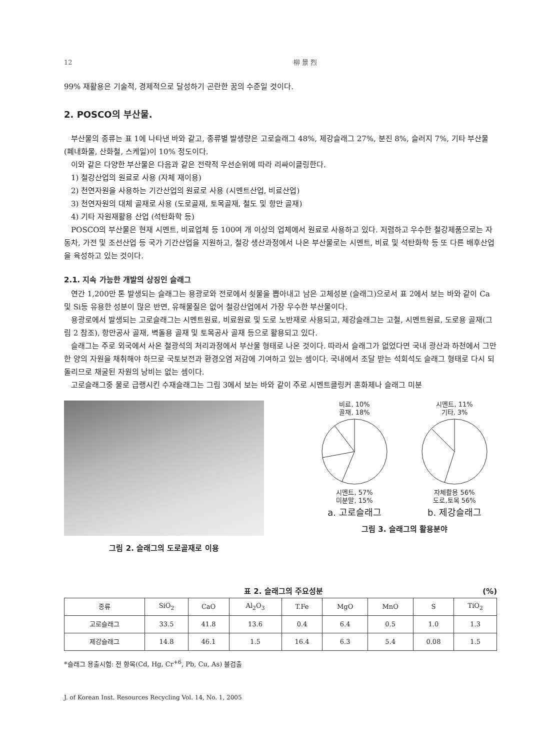12 柳 景 烈
99% 재활용은 기술적, 경제적으로 달성하기 곤란한 꿈의 수준일 것이다.
2. POSCO의 부산물.
부산물의 종류는 표 1에 나타낸 바와 같고, 종류별 발생량은 고로슬래그 48%, 제강슬래그 27%, 분진 8%, 슬러지 7%, 기타 부산물(폐내화물, 산화철, 스케일)이 10% 정도이다.
이와 같은 다양한 부산물은 다음과 같은 전략적 우선순위에 따라 리싸이클링한다.
1) 철강산업의 원료로 사용 (자체 재이용)
2) 천연자원을 사용하는 기간산업의 원료로 사용 (시멘트산업, 비료산업)
3) 천연자원의 대체 골재로 사용 (도로골재, 토목골재, 철도 및 항만 골재)
4) 기타 자원재활용 산업 (석탄화학 등)
POSCO의 부산물은 현재 시멘트, 비료업체 등 100여 개 이상의 업체에서 원료로 사용하고 있다. 저렴하고 우수한 철강제품으로는 자동차, 가전 및 조선산업 등 국가 기간산업을 지원하고, 철강 생산과정에서 나온 부산물로는 시멘트, 비료 및 석탄화학 등 또 다른 배후산업을 육성하고 있는 것이다.
2.1. 지속 가능한 개발의 상징인 슬래그
연간 1,200만 톤 발생되는 슬래그는 용광로와 전로에서 쇳물을 뽑아내고 남은 고체성분 (슬래그)으로서 표 2에서 보는 바와 같이 Ca 및 Si등 유용한 성분이 많은 반면, 유해물질은 없어 철강산업에서 가장 우수한 부산물이다.
용광로에서 발생되는 고로슬래그는 시멘트원료, 비료원료 및 도로 노반재로 사용되고, 제강슬래그는 고철, 시멘트원료, 도로용 골재(그림 2 참조), 항만공사 골재, 벽돌용 골재 및 토목공사 골재 등으로 활용되고 있다.
슬래그는 주로 외국에서 사온 철광석의 처리과정에서 부산물 형태로 나온 것이다. 따라서 슬래그가 없었다면 국내 광산과 하천에서 그만한 양의 자원을 채취해야 하므로 국토보전과 환경오염 저감에 기여하고 있는 셈이다. 국내에서 조달 받는 석회석도 슬래그 형태로 다시 되돌리므로 채굴된 자원의 낭비는 없는 셈이다.
고로슬래그중 물로 급랭시킨 수재슬래그는 그림 3에서 보는 바와 같이 주로 시멘트클링커 혼화제나 슬래그 미분
그림 2. 슬래그의 도로골재로 이용
비료, 10%
골재, 18%
시멘트, 57%
미분말, 15%
a. 고로슬래그
시멘트, 11%
기타, 3%
자체활용 56%
도로,토목 56%
b. 제강슬래그
그림 3. 슬래그의 활용분야
표 2. 슬래그의 주요성분 (%)
| 종류 | SiO<sub>2</sub> | CaO | Al<sub>2</sub>O<sub>3</sub> | T.Fe | MgO | MnO | S | TiO<sub>2</sub> |
| --- | --- | --- | --- | --- | --- | --- | --- | --- |
| 고로슬래그 | 33.5 | 41.8 | 13.6 | 0.4 | 6.4 | 0.5 | 1.0 | 1.3 |
| 제강슬래그 | 14.8 | 46.1 | 1.5 | 16.4 | 6.3 | 5.4 | 0.08 | 1.5 |
*슬래그 용출시험: 전 항목(Cd, Hg, Cr<sup>+6</sup>, Pb, Cu, As) 불검출
J. of Korean Inst. Resources Recycling Vol. 14, No. 1, 2005